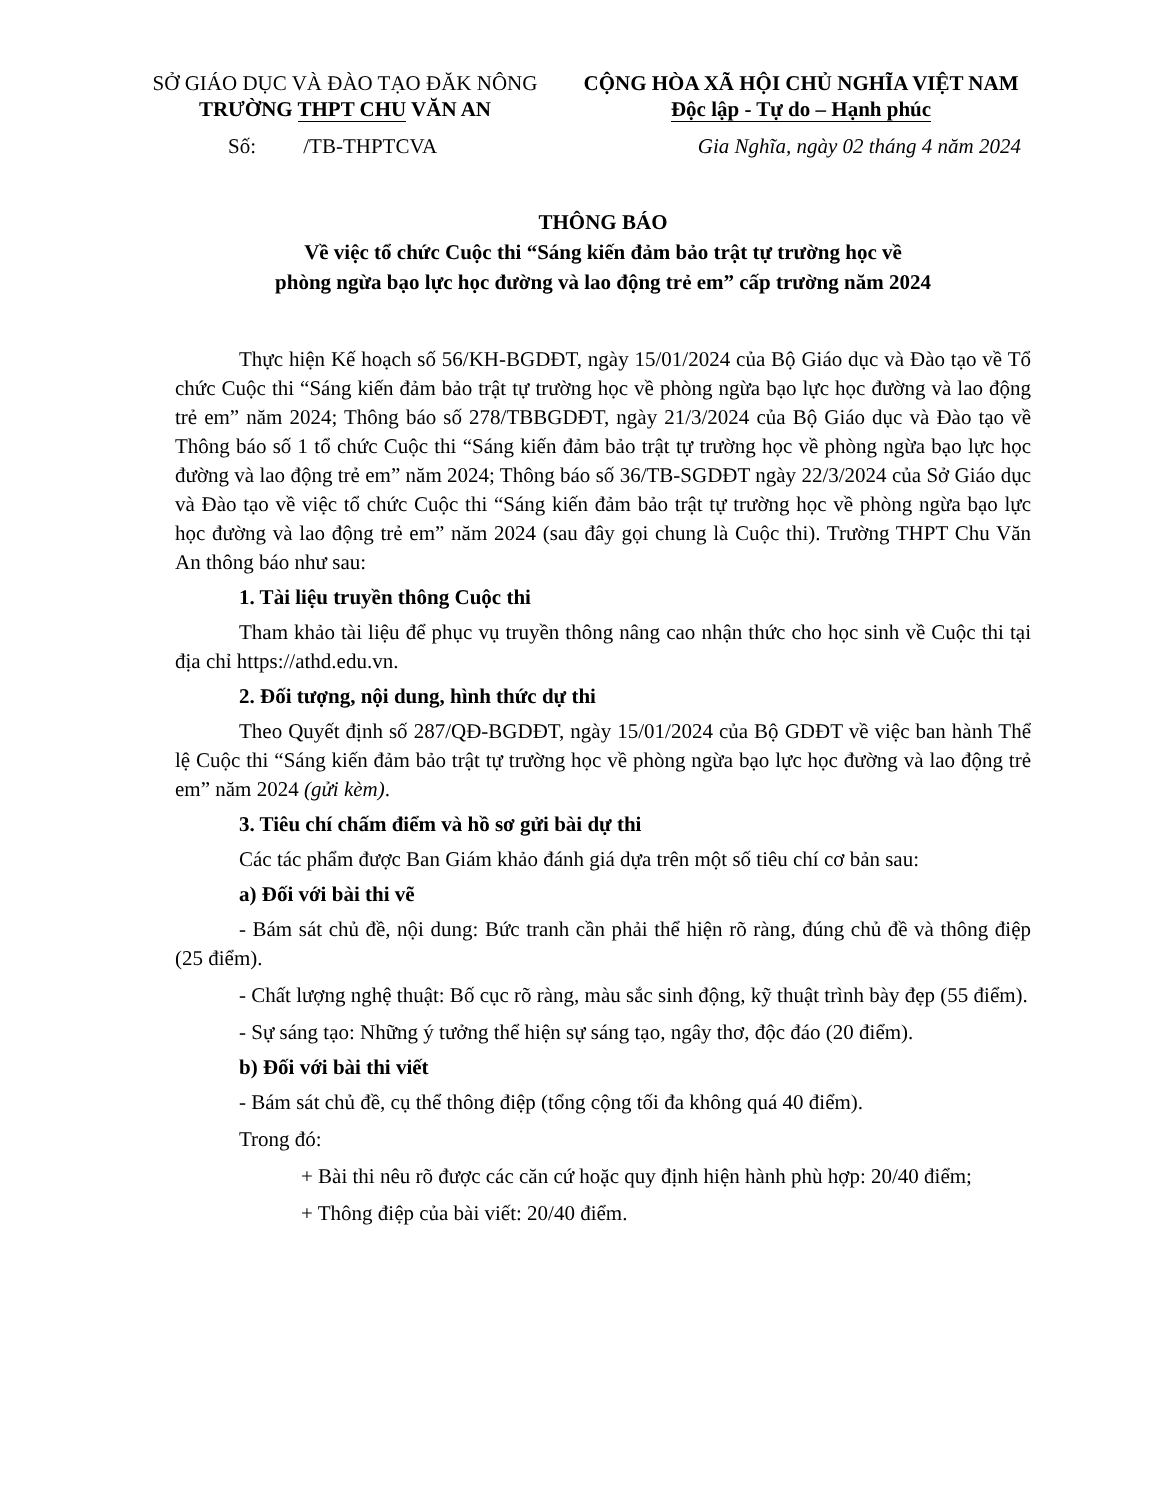SỞ GIÁO DỤC VÀ ĐÀO TẠO ĐĂK NÔNG
TRƯỜNG THPT CHU VĂN AN
CỘNG HÒA XÃ HỘI CHỦ NGHĨA VIỆT NAM
Độc lập - Tự do – Hạnh phúc
Số: /TB-THPTCVA Gia Nghĩa, ngày 02 tháng 4 năm 2024
THÔNG BÁO
Về việc tổ chức Cuộc thi “Sáng kiến đảm bảo trật tự trường học về
phòng ngừa bạo lực học đường và lao động trẻ em” cấp trường năm 2024
Thực hiện Kế hoạch số 56/KH-BGDĐT, ngày 15/01/2024 của Bộ Giáo dục và Đào tạo về Tổ chức Cuộc thi “Sáng kiến đảm bảo trật tự trường học về phòng ngừa bạo lực học đường và lao động trẻ em” năm 2024; Thông báo số 278/TBBGDĐT, ngày 21/3/2024 của Bộ Giáo dục và Đào tạo về Thông báo số 1 tổ chức Cuộc thi “Sáng kiến đảm bảo trật tự trường học về phòng ngừa bạo lực học đường và lao động trẻ em” năm 2024; Thông báo số 36/TB-SGDĐT ngày 22/3/2024 của Sở Giáo dục và Đào tạo về việc tổ chức Cuộc thi “Sáng kiến đảm bảo trật tự trường học về phòng ngừa bạo lực học đường và lao động trẻ em” năm 2024 (sau đây gọi chung là Cuộc thi). Trường THPT Chu Văn An thông báo như sau:
1. Tài liệu truyền thông Cuộc thi
Tham khảo tài liệu để phục vụ truyền thông nâng cao nhận thức cho học sinh về Cuộc thi tại địa chỉ https://athd.edu.vn.
2. Đối tượng, nội dung, hình thức dự thi
Theo Quyết định số 287/QĐ-BGDĐT, ngày 15/01/2024 của Bộ GDĐT về việc ban hành Thể lệ Cuộc thi “Sáng kiến đảm bảo trật tự trường học về phòng ngừa bạo lực học đường và lao động trẻ em” năm 2024 (gửi kèm).
3. Tiêu chí chấm điểm và hồ sơ gửi bài dự thi
Các tác phẩm được Ban Giám khảo đánh giá dựa trên một số tiêu chí cơ bản sau:
a) Đối với bài thi vẽ
- Bám sát chủ đề, nội dung: Bức tranh cần phải thể hiện rõ ràng, đúng chủ đề và thông điệp (25 điểm).
- Chất lượng nghệ thuật: Bố cục rõ ràng, màu sắc sinh động, kỹ thuật trình bày đẹp (55 điểm).
- Sự sáng tạo: Những ý tưởng thể hiện sự sáng tạo, ngây thơ, độc đáo (20 điểm).
b) Đối với bài thi viết
- Bám sát chủ đề, cụ thể thông điệp (tổng cộng tối đa không quá 40 điểm).
Trong đó:
+ Bài thi nêu rõ được các căn cứ hoặc quy định hiện hành phù hợp: 20/40 điểm;
+ Thông điệp của bài viết: 20/40 điểm.